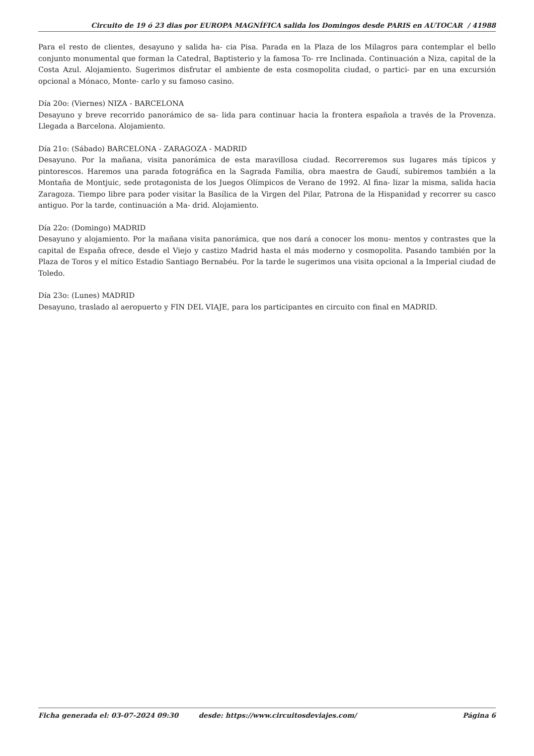Circuito de 19 ó 23 dias por EUROPA MAGNÍFICA salida los Domingos desde PARIS en AUTOCAR / 41988
Para el resto de clientes, desayuno y salida ha- cia Pisa. Parada en la Plaza de los Milagros para contemplar el bello conjunto monumental que forman la Catedral, Baptisterio y la famosa To- rre Inclinada. Continuación a Niza, capital de la Costa Azul. Alojamiento. Sugerimos disfrutar el ambiente de esta cosmopolita ciudad, o partici- par en una excursión opcional a Mónaco, Monte- carlo y su famoso casino.
Día 20o: (Viernes) NIZA - BARCELONA
Desayuno y breve recorrido panorámico de sa- lida para continuar hacia la frontera española a través de la Provenza. Llegada a Barcelona. Alojamiento.
Día 21o: (Sábado) BARCELONA - ZARAGOZA - MADRID
Desayuno. Por la mañana, visita panorámica de esta maravillosa ciudad. Recorreremos sus lugares más típicos y pintorescos. Haremos una parada fotográfica en la Sagrada Familia, obra maestra de Gaudí, subiremos también a la Montaña de Montjuic, sede protagonista de los Juegos Olímpicos de Verano de 1992. Al fina- lizar la misma, salida hacia Zaragoza. Tiempo libre para poder visitar la Basílica de la Virgen del Pilar, Patrona de la Hispanidad y recorrer su casco antiguo. Por la tarde, continuación a Ma- drid. Alojamiento.
Día 22o: (Domingo) MADRID
Desayuno y alojamiento. Por la mañana visita panorámica, que nos dará a conocer los monu- mentos y contrastes que la capital de España ofrece, desde el Viejo y castizo Madrid hasta el más moderno y cosmopolita. Pasando también por la Plaza de Toros y el mítico Estadio Santiago Bernabéu. Por la tarde le sugerimos una visita opcional a la Imperial ciudad de Toledo.
Día 23o: (Lunes) MADRID
Desayuno, traslado al aeropuerto y FIN DEL VIAJE, para los participantes en circuito con final en MADRID.
Ficha generada el: 03-07-2024 09:30 desde: https://www.circuitosdeviajes.com/ Página 6